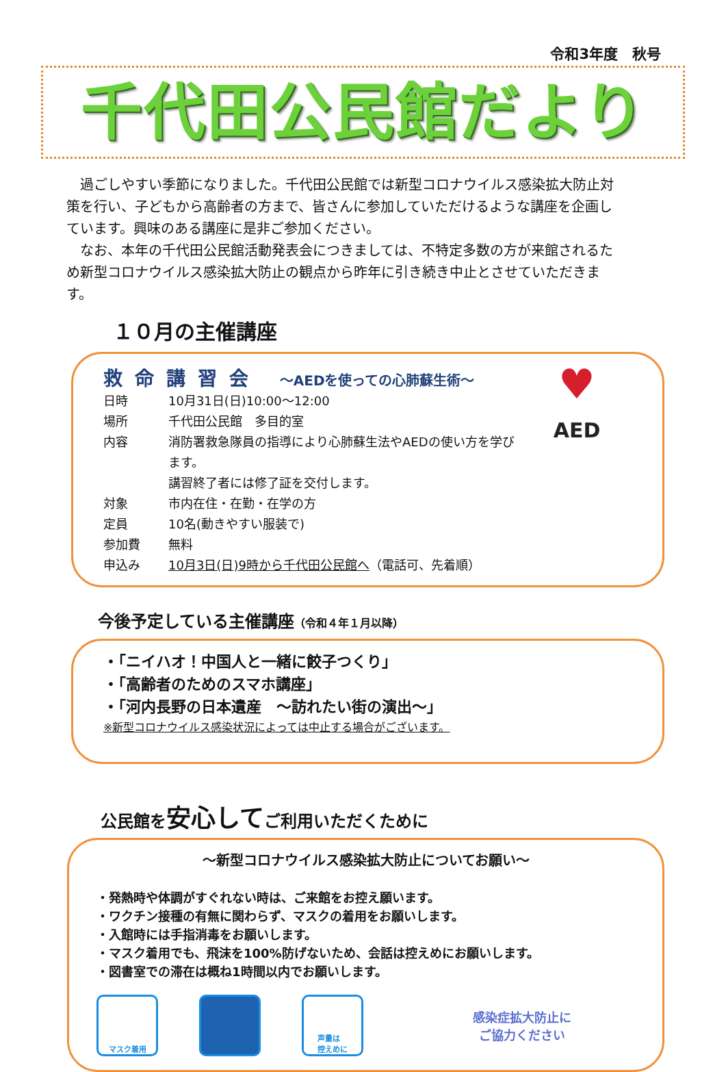令和3年度　秋号
千代田公民館だより
　過ごしやすい季節になりました。千代田公民館では新型コロナウイルス感染拡大防止対策を行い、子どもから高齢者の方まで、皆さんに参加していただけるような講座を企画しています。興味のある講座に是非ご参加ください。
　なお、本年の千代田公民館活動発表会につきましては、不特定多数の方が来館されるため新型コロナウイルス感染拡大防止の観点から昨年に引き続き中止とさせていただきます。
１０月の主催講座
救命講習会 ～AEDを使っての心肺蘇生術～
日時 10月31日(日)10:00～12:00
場所 千代田公民館　多目的室
内容 消防署救急隊員の指導により心肺蘇生法やAEDの使い方を学びます。
講習終了者には修了証を交付します。
対象 市内在住・在勤・在学の方
定員 10名(動きやすい服装で)
参加費 無料
申込み 10月3日(日)9時から千代田公民館へ（電話可、先着順）
♥
AED
今後予定している主催講座（令和４年１月以降）
・「ニイハオ！中国人と一緒に餃子つくり」
・「高齢者のためのスマホ講座」
・「河内長野の日本遺産　～訪れたい街の演出～」
※新型コロナウイルス感染状況によっては中止する場合がございます。
公民館を安心してご利用いただくために
～新型コロナウイルス感染拡大防止についてお願い～
・発熱時や体調がすぐれない時は、ご来館をお控え願います。
・ワクチン接種の有無に関わらず、マスクの着用をお願いします。
・入館時には手指消毒をお願いします。
・マスク着用でも、飛沫を100%防げないため、会話は控えめにお願いします。
・図書室での滞在は概ね1時間以内でお願いします。
マスク着用
声量は
控えめに
感染症拡大防止に
ご協力ください